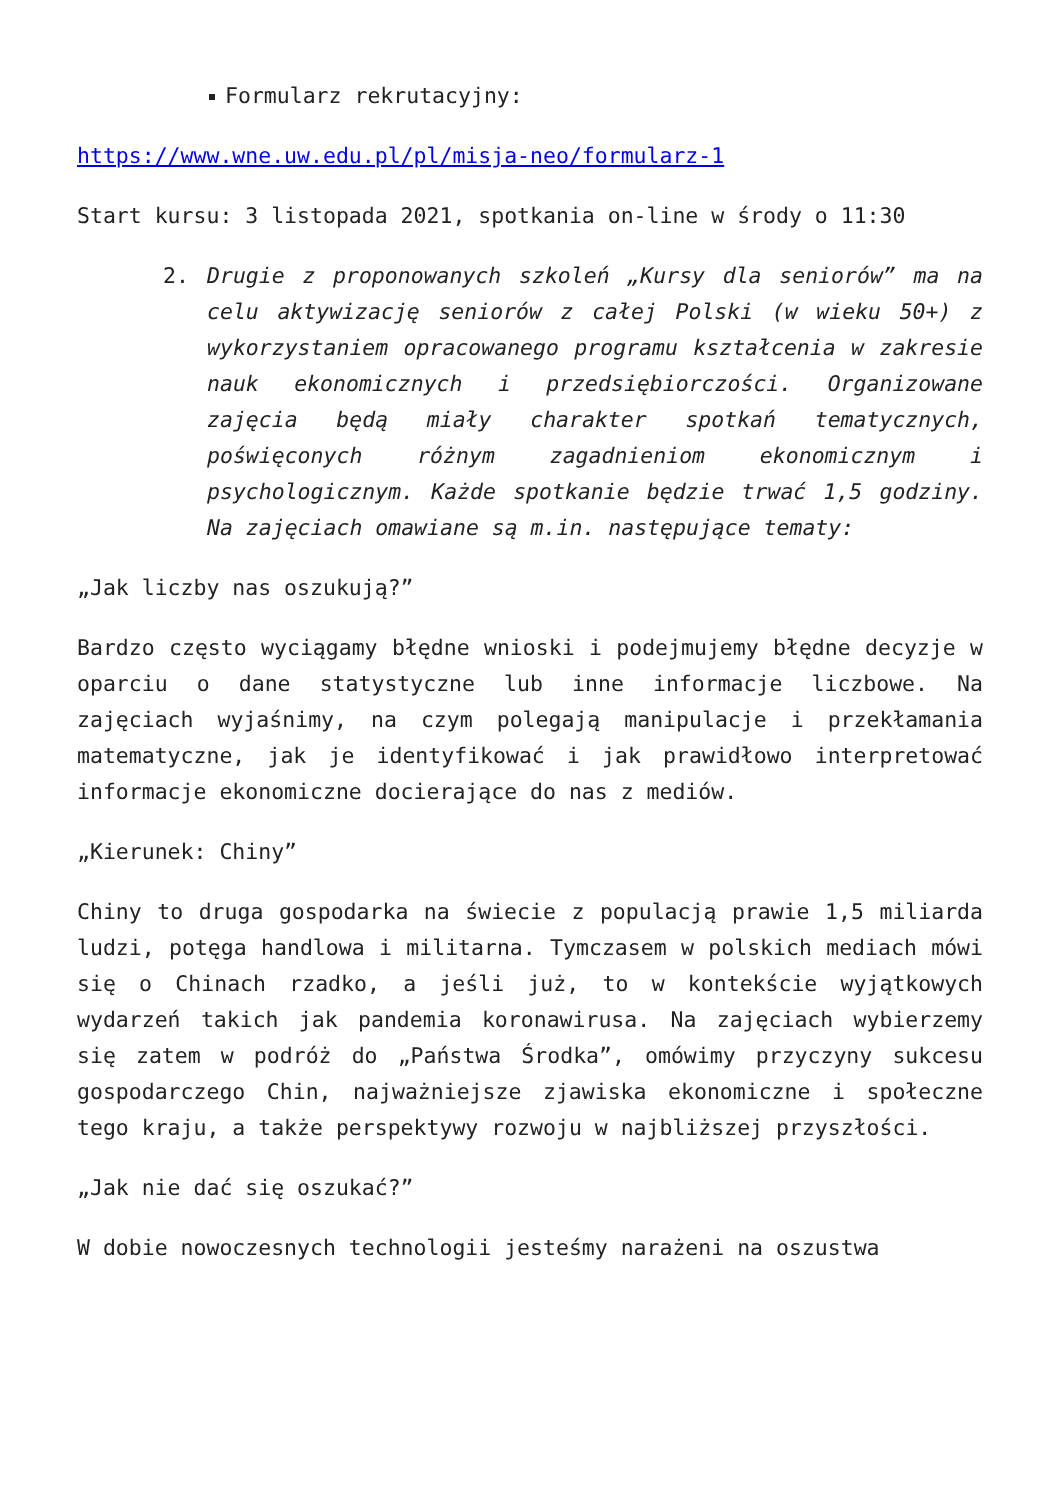Formularz rekrutacyjny:
https://www.wne.uw.edu.pl/pl/misja-neo/formularz-1
Start kursu: 3 listopada 2021, spotkania on-line w środy o 11:30
2. Drugie z proponowanych szkoleń „Kursy dla seniorów” ma na celu aktywizację seniorów z całej Polski (w wieku 50+) z wykorzystaniem opracowanego programu kształcenia w zakresie nauk ekonomicznych i przedsiębiorczości. Organizowane zajęcia będą miały charakter spotkań tematycznych, poświęconych różnym zagadnieniom ekonomicznym i psychologicznym. Każde spotkanie będzie trwać 1,5 godziny. Na zajęciach omawiane są m.in. następujące tematy:
„Jak liczby nas oszukują?”
Bardzo często wyciągamy błędne wnioski i podejmujemy błędne decyzje w oparciu o dane statystyczne lub inne informacje liczbowe. Na zajęciach wyjaśnimy, na czym polegają manipulacje i przekłamania matematyczne, jak je identyfikować i jak prawidłowo interpretować informacje ekonomiczne docierające do nas z mediów.
„Kierunek: Chiny”
Chiny to druga gospodarka na świecie z populacją prawie 1,5 miliarda ludzi, potęga handlowa i militarna. Tymczasem w polskich mediach mówi się o Chinach rzadko, a jeśli już, to w kontekście wyjątkowych wydarzeń takich jak pandemia koronawirusa. Na zajęciach wybierzemy się zatem w podróż do „Państwa Środka”, omówimy przyczyny sukcesu gospodarczego Chin, najważniejsze zjawiska ekonomiczne i społeczne tego kraju, a także perspektywy rozwoju w najbliższej przyszłości.
„Jak nie dać się oszukać?”
W dobie nowoczesnych technologii jesteśmy narażeni na oszustwa